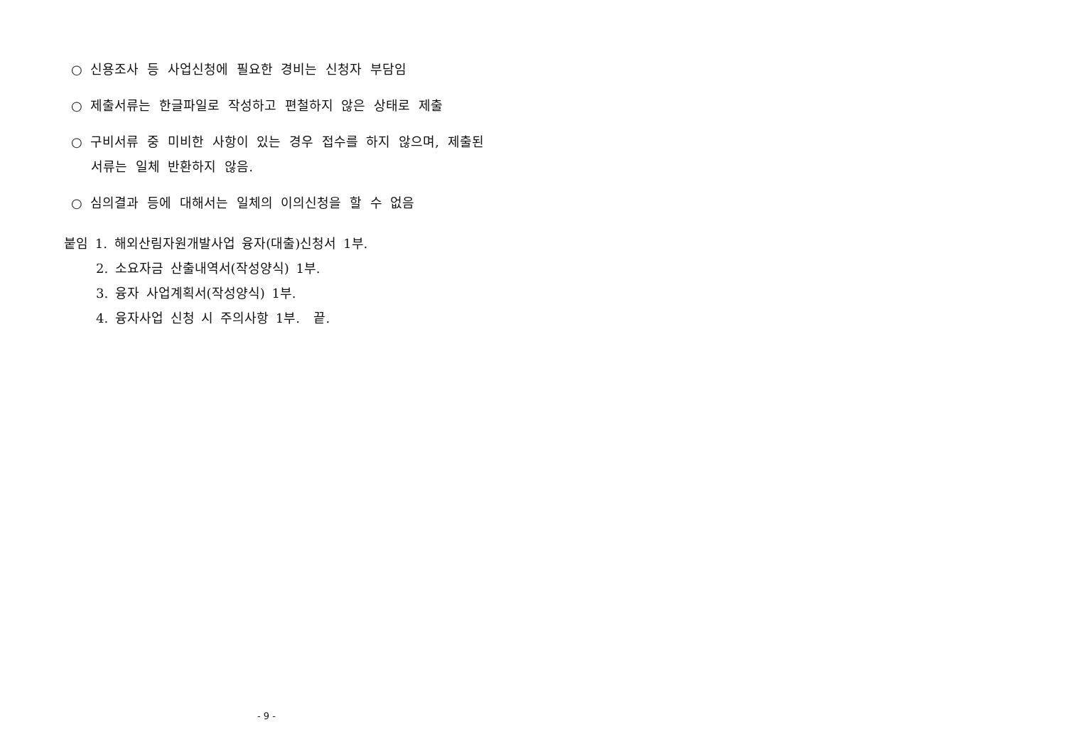○ 신용조사 등 사업신청에 필요한 경비는 신청자 부담임
○ 제출서류는 한글파일로 작성하고 편철하지 않은 상태로 제출
○ 구비서류 중 미비한 사항이 있는 경우 접수를 하지 않으며, 제출된 서류는 일체 반환하지 않음.
○ 심의결과 등에 대해서는 일체의 이의신청을 할 수 없음
붙임 1. 해외산림자원개발사업 융자(대출)신청서 1부.
2. 소요자금 산출내역서(작성양식) 1부.
3. 융자 사업계획서(작성양식) 1부.
4. 융자사업 신청 시 주의사항 1부. 끝.
- 9 -